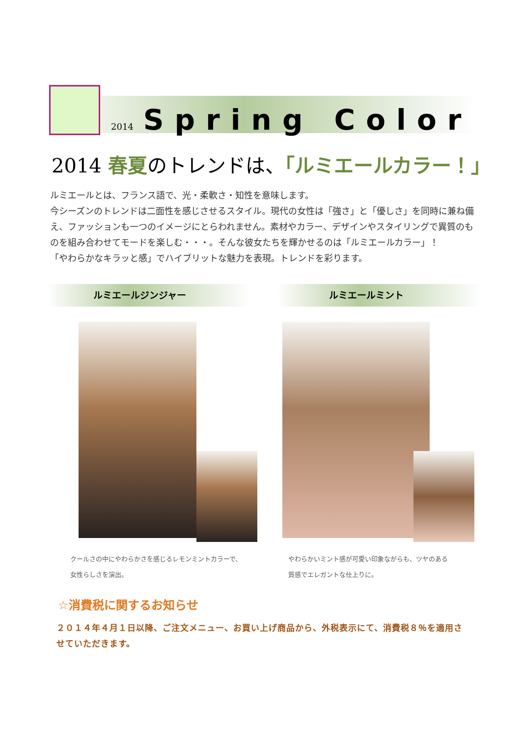2014 Spring Color
2014 春夏のトレンドは、「ルミエールカラー！」
ルミエールとは、フランス語で、光・柔軟さ・知性を意味します。
今シーズンのトレンドは二面性を感じさせるスタイル。現代の女性は「強さ」と「優しさ」を同時に兼ね備え、ファッションも一つのイメージにとらわれません。素材やカラー、デザインやスタイリングで異質のものを組み合わせてモードを楽しむ・・・。そんな彼女たちを輝かせるのは「ルミエールカラー」！
「やわらかなキラッと感」でハイブリットな魅力を表現。トレンドを彩ります。
ルミエールジンジャー ルミエールミント
クールさの中にやわらかさを感じるレモンミントカラーで、
女性らしさを演出。
やわらかいミント感が可愛い印象ながらも、ツヤのある
質感でエレガントな仕上りに。
☆消費税に関するお知らせ
２０１４年４月１日以降、ご注文メニュー、お買い上げ商品から、外税表示にて、消費税８％を適用させていただきます。